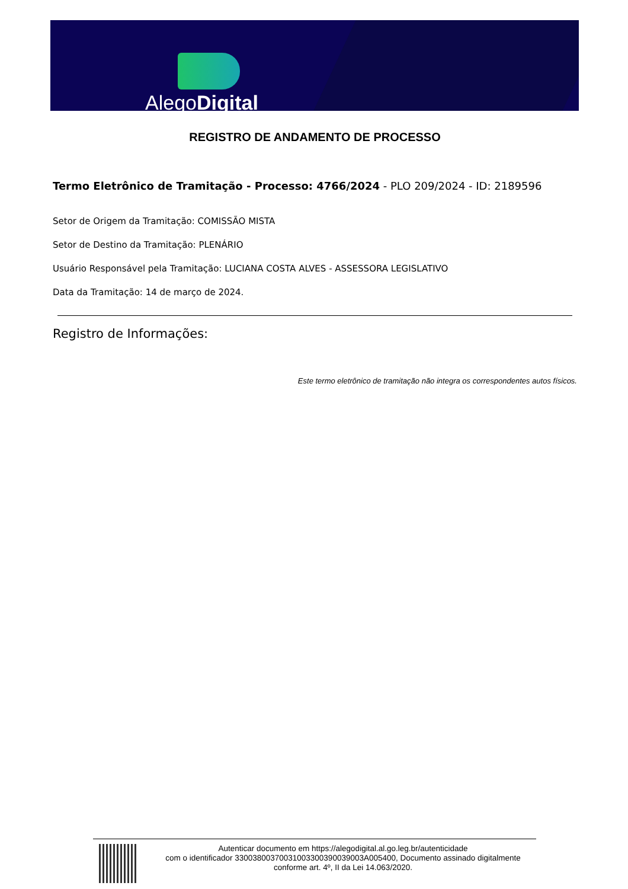AlegoDigital
REGISTRO DE ANDAMENTO DE PROCESSO
Termo Eletrônico de Tramitação - Processo: 4766/2024 - PLO 209/2024 - ID: 2189596
Setor de Origem da Tramitação: COMISSÃO MISTA
Setor de Destino da Tramitação: PLENÁRIO
Usuário Responsável pela Tramitação: LUCIANA COSTA ALVES - ASSESSORA LEGISLATIVO
Data da Tramitação: 14 de março de 2024.
Registro de Informações:
Este termo eletrônico de tramitação não integra os correspondentes autos físicos.
Autenticar documento em https://alegodigital.al.go.leg.br/autenticidade
com o identificador 3300380037003100330039003900​3A005400, Documento assinado digitalmente
conforme art. 4º, II da Lei 14.063/2020.